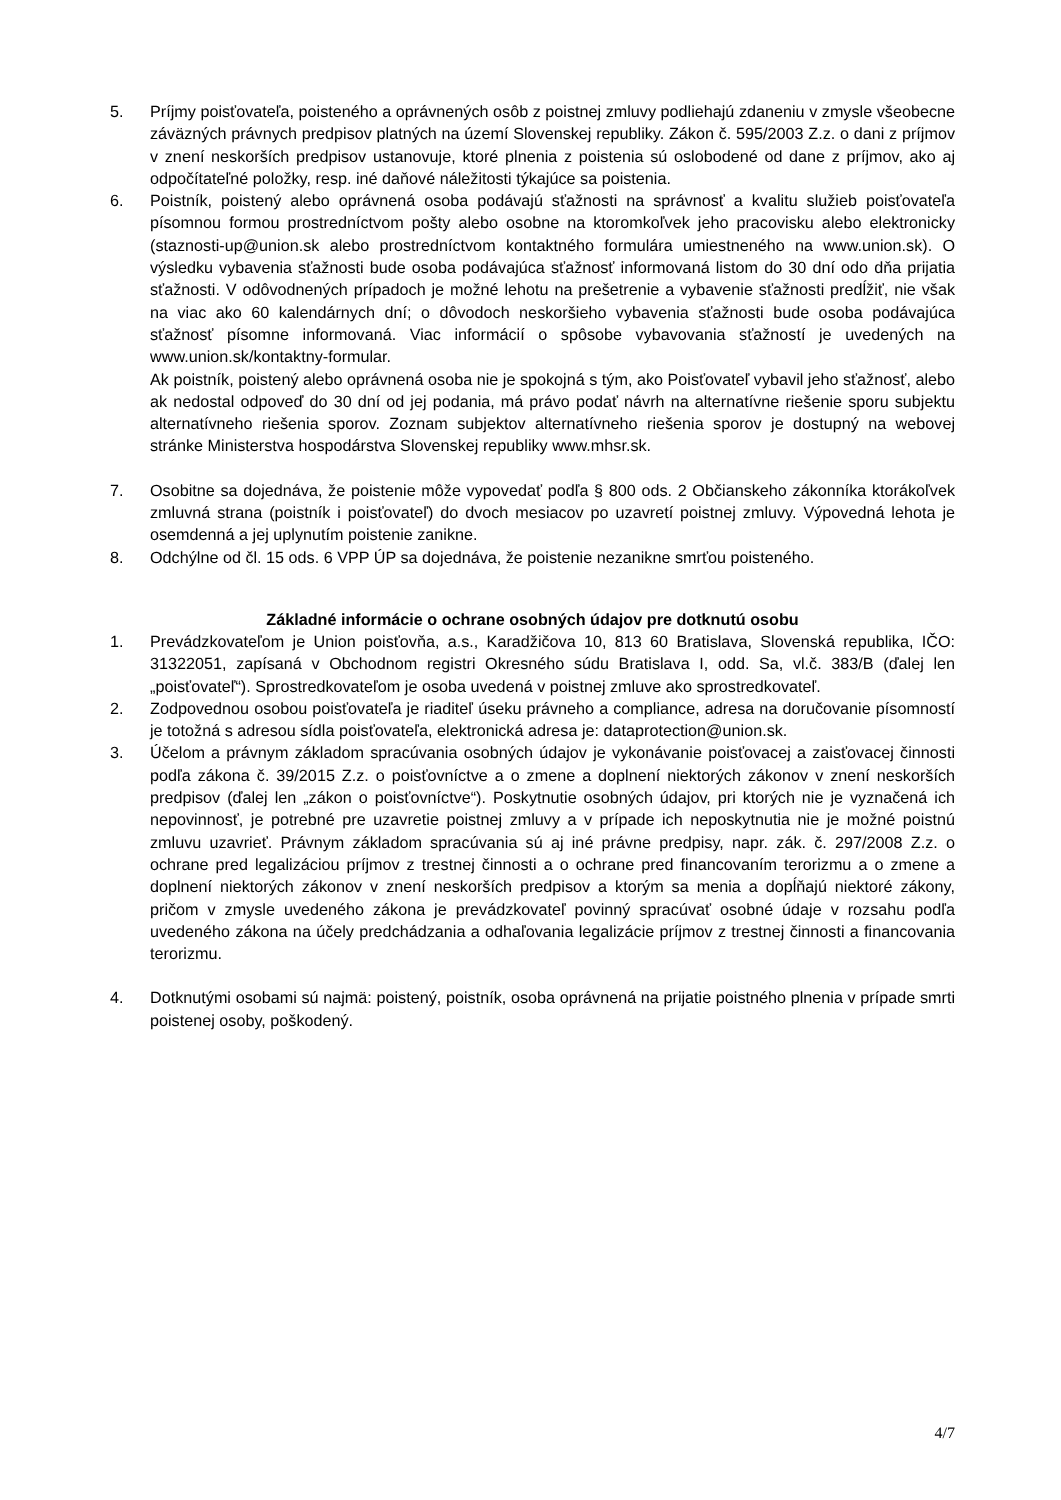5. Príjmy poisťovateľa, poisteného a oprávnených osôb z poistnej zmluvy podliehajú zdaneniu v zmysle všeobecne záväzných právnych predpisov platných na území Slovenskej republiky. Zákon č. 595/2003 Z.z. o dani z príjmov v znení neskorších predpisov ustanovuje, ktoré plnenia z poistenia sú oslobodené od dane z príjmov, ako aj odpočítateľné položky, resp. iné daňové náležitosti týkajúce sa poistenia.
6. Poistník, poistený alebo oprávnená osoba podávajú sťažnosti na správnosť a kvalitu služieb poisťovateľa písomnou formou prostredníctvom pošty alebo osobne na ktoromkoľvek jeho pracovisku alebo elektronicky (staznosti-up@union.sk alebo prostredníctvom kontaktného formulára umiestneného na www.union.sk). O výsledku vybavenia sťažnosti bude osoba podávajúca sťažnosť informovaná listom do 30 dní odo dňa prijatia sťažnosti. V odôvodnených prípadoch je možné lehotu na prešetrenie a vybavenie sťažnosti predĺžiť, nie však na viac ako 60 kalendárnych dní; o dôvodoch neskoršieho vybavenia sťažnosti bude osoba podávajúca sťažnosť písomne informovaná. Viac informácií o spôsobe vybavovania sťažností je uvedených na www.union.sk/kontaktny-formular.
Ak poistník, poistený alebo oprávnená osoba nie je spokojná s tým, ako Poisťovateľ vybavil jeho sťažnosť, alebo ak nedostal odpoveď do 30 dní od jej podania, má právo podať návrh na alternatívne riešenie sporu subjektu alternatívneho riešenia sporov. Zoznam subjektov alternatívneho riešenia sporov je dostupný na webovej stránke Ministerstva hospodárstva Slovenskej republiky www.mhsr.sk.
7. Osobitne sa dojednáva, že poistenie môže vypovedať podľa § 800 ods. 2 Občianskeho zákonníka ktorákoľvek zmluvná strana (poistník i poisťovateľ) do dvoch mesiacov po uzavretí poistnej zmluvy. Výpovedná lehota je osemdenná a jej uplynutím poistenie zanikne.
8. Odchýlne od čl. 15 ods. 6 VPP ÚP sa dojednáva, že poistenie nezanikne smrťou poisteného.
Základné informácie o ochrane osobných údajov pre dotknutú osobu
1. Prevádzkovateľom je Union poisťovňa, a.s., Karadžičova 10, 813 60 Bratislava, Slovenská republika, IČO: 31322051, zapísaná v Obchodnom registri Okresného súdu Bratislava I, odd. Sa, vl.č. 383/B (ďalej len „poisťovateľ“). Sprostredkovateľom je osoba uvedená v poistnej zmluve ako sprostredkovateľ.
2. Zodpovednou osobou poisťovateľa je riaditeľ úseku právneho a compliance, adresa na doručovanie písomností je totožná s adresou sídla poisťovateľa, elektronická adresa je: dataprotection@union.sk.
3. Účelom a právnym základom spracúvania osobných údajov je vykonávanie poisťovacej a zaisťovacej činnosti podľa zákona č. 39/2015 Z.z. o poisťovníctve a o zmene a doplnení niektorých zákonov v znení neskorších predpisov (ďalej len „zákon o poisťovníctve“). Poskytnutie osobných údajov, pri ktorých nie je vyznačená ich nepovinnosť, je potrebné pre uzavretie poistnej zmluvy a v prípade ich neposkytnutia nie je možné poistnú zmluvu uzavrieť. Právnym základom spracúvania sú aj iné právne predpisy, napr. zák. č. 297/2008 Z.z. o ochrane pred legalizáciou príjmov z trestnej činnosti a o ochrane pred financovaním terorizmu a o zmene a doplnení niektorých zákonov v znení neskorších predpisov a ktorým sa menia a dopĺňajú niektoré zákony, pričom v zmysle uvedeného zákona je prevádzkovateľ povinný spracúvať osobné údaje v rozsahu podľa uvedeného zákona na účely predchádzania a odhaľovania legalizácie príjmov z trestnej činnosti a financovania terorizmu.
4. Dotknutými osobami sú najmä: poistený, poistník, osoba oprávnená na prijatie poistného plnenia v prípade smrti poistenej osoby, poškodený.
4/7